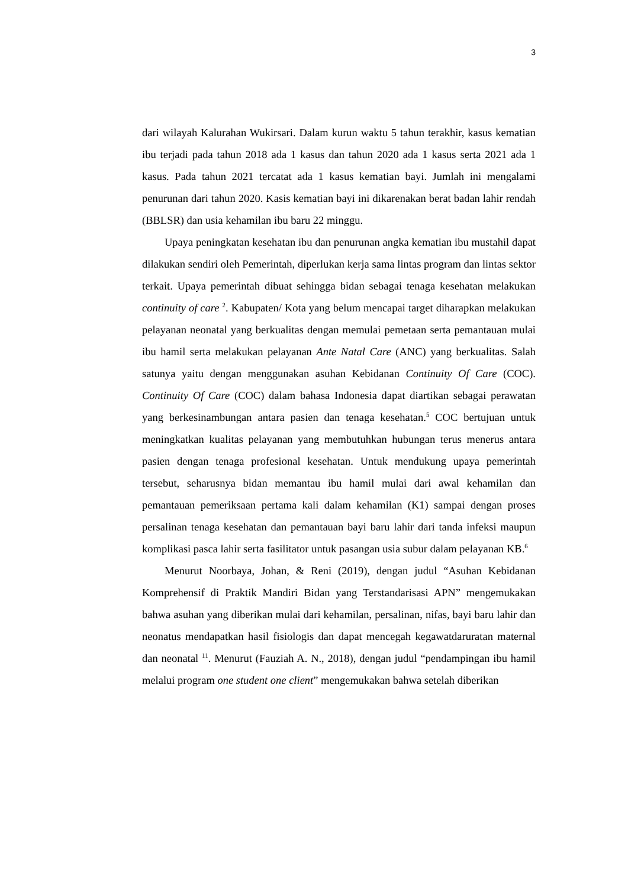3
dari wilayah Kalurahan Wukirsari. Dalam kurun waktu 5 tahun terakhir, kasus kematian ibu terjadi pada tahun 2018 ada 1 kasus dan tahun 2020 ada 1 kasus serta 2021 ada 1 kasus. Pada tahun 2021 tercatat ada 1 kasus kematian bayi. Jumlah ini mengalami penurunan dari tahun 2020. Kasis kematian bayi ini dikarenakan berat badan lahir rendah (BBLSR) dan usia kehamilan ibu baru 22 minggu.
Upaya peningkatan kesehatan ibu dan penurunan angka kematian ibu mustahil dapat dilakukan sendiri oleh Pemerintah, diperlukan kerja sama lintas program dan lintas sektor terkait. Upaya pemerintah dibuat sehingga bidan sebagai tenaga kesehatan melakukan continuity of care <sup>2</sup>. Kabupaten/ Kota yang belum mencapai target diharapkan melakukan pelayanan neonatal yang berkualitas dengan memulai pemetaan serta pemantauan mulai ibu hamil serta melakukan pelayanan Ante Natal Care (ANC) yang berkualitas. Salah satunya yaitu dengan menggunakan asuhan Kebidanan Continuity Of Care (COC). Continuity Of Care (COC) dalam bahasa Indonesia dapat diartikan sebagai perawatan yang berkesinambungan antara pasien dan tenaga kesehatan.<sup>5</sup> COC bertujuan untuk meningkatkan kualitas pelayanan yang membutuhkan hubungan terus menerus antara pasien dengan tenaga profesional kesehatan. Untuk mendukung upaya pemerintah tersebut, seharusnya bidan memantau ibu hamil mulai dari awal kehamilan dan pemantauan pemeriksaan pertama kali dalam kehamilan (K1) sampai dengan proses persalinan tenaga kesehatan dan pemantauan bayi baru lahir dari tanda infeksi maupun komplikasi pasca lahir serta fasilitator untuk pasangan usia subur dalam pelayanan KB.<sup>6</sup>
Menurut Noorbaya, Johan, & Reni (2019), dengan judul “Asuhan Kebidanan Komprehensif di Praktik Mandiri Bidan yang Terstandarisasi APN” mengemukakan bahwa asuhan yang diberikan mulai dari kehamilan, persalinan, nifas, bayi baru lahir dan neonatus mendapatkan hasil fisiologis dan dapat mencegah kegawatdaruratan maternal dan neonatal <sup>11</sup>. Menurut (Fauziah A. N., 2018), dengan judul “pendampingan ibu hamil melalui program one student one client” mengemukakan bahwa setelah diberikan